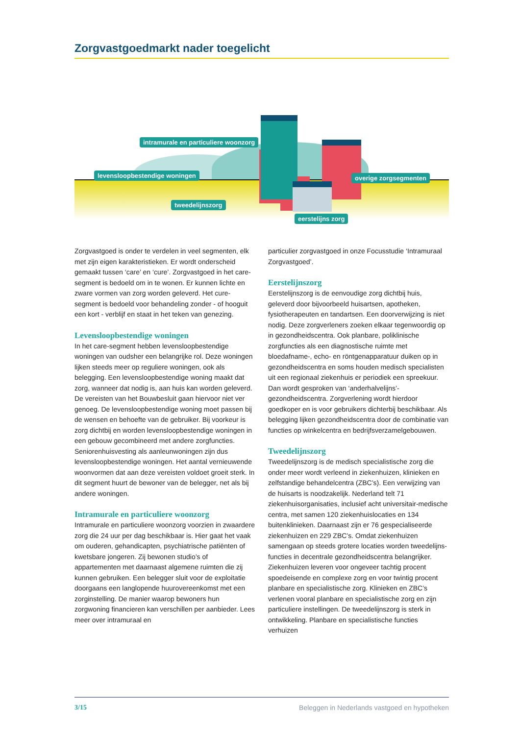Zorgvastgoedmarkt nader toegelicht
intramurale en particuliere woonzorg
levensloopbestendige woningen overige zorgsegmenten
tweedelijnszorg
eerstelijns zorg
Zorgvastgoed is onder te verdelen in veel segmenten, elk met zijn eigen karakteristieken. Er wordt onderscheid gemaakt tussen ‘care’ en ‘cure’. Zorgvastgoed in het care-segment is bedoeld om in te wonen. Er kunnen lichte en zware vormen van zorg worden geleverd. Het cure-segment is bedoeld voor behandeling zonder - of hooguit een kort - verblijf en staat in het teken van genezing.
Levensloopbestendige woningen
In het care-segment hebben levensloopbestendige woningen van oudsher een belangrijke rol. Deze woningen lijken steeds meer op reguliere woningen, ook als belegging. Een levensloopbestendige woning maakt dat zorg, wanneer dat nodig is, aan huis kan worden geleverd. De vereisten van het Bouwbesluit gaan hiervoor niet ver genoeg. De levensloopbestendige woning moet passen bij de wensen en behoefte van de gebruiker. Bij voorkeur is zorg dichtbij en worden levensloopbestendige woningen in een gebouw gecombineerd met andere zorgfuncties. Seniorenhuisvesting als aanleunwoningen zijn dus levensloopbestendige woningen. Het aantal vernieuwende woonvormen dat aan deze vereisten voldoet groeit sterk. In dit segment huurt de bewoner van de belegger, net als bij andere woningen.
Intramurale en particuliere woonzorg
Intramurale en particuliere woonzorg voorzien in zwaardere zorg die 24 uur per dag beschikbaar is. Hier gaat het vaak om ouderen, gehandicapten, psychiatrische patiënten of kwetsbare jongeren. Zij bewonen studio’s of appartementen met daarnaast algemene ruimten die zij kunnen gebruiken. Een belegger sluit voor de exploitatie doorgaans een langlopende huurovereenkomst met een zorginstelling. De manier waarop bewoners hun zorgwoning financieren kan verschillen per aanbieder. Lees meer over intramuraal en
particulier zorgvastgoed in onze Focusstudie ‘Intramuraal Zorgvastgoed’.
Eerstelijnszorg
Eerstelijnszorg is de eenvoudige zorg dichtbij huis, geleverd door bijvoorbeeld huisartsen, apotheken, fysiotherapeuten en tandartsen. Een doorverwijzing is niet nodig. Deze zorgverleners zoeken elkaar tegenwoordig op in gezondheids­centra. Ook planbare, poliklinische zorgfuncties als een diagnostische ruimte met bloedafname-, echo- en röntgenapparatuur duiken op in gezond­heidscentra en soms houden medisch specia­listen uit een regionaal ziekenhuis er periodiek een spreekuur. Dan wordt gesproken van ‘ander­halvelijns’-gezondheidscentra. Zorgverlening wordt hierdoor goedkoper en is voor gebruikers dichterbij beschikbaar. Als belegging lijken gezondheids­centra door de combinatie van functies op winkel­centra en bedrijfsverzamelgebouwen.
Tweedelijnszorg
Tweedelijnszorg is de medisch specialistische zorg die onder meer wordt verleend in ziekenhuizen, klinieken en zelfstandige behandelcentra (ZBC’s). Een verwijzing van de huisarts is noodzakelijk. Nederland telt 71 ziekenhuisorganisaties, inclusief acht universitair-medische centra, met samen 120 ziekenhuislocaties en 134 buitenklinieken. Daarnaast zijn er 76 gespecialiseerde ziekenhuizen en 229 ZBC’s. Omdat ziekenhuizen samengaan op steeds grotere locaties worden tweedelijns­functies in decentrale gezondheidscentra belang­rijker. Ziekenhuizen leveren voor ongeveer tachtig procent spoedeisende en complexe zorg en voor twintig procent planbare en specialistische zorg. Klinieken en ZBC’s verlenen vooral planbare en specialistische zorg en zijn particuliere instel­lingen. De tweedelijnszorg is sterk in ontwikkeling. Planbare en specialistische functies verhuizen
3/15 Beleggen in Nederlands vastgoed en hypotheken